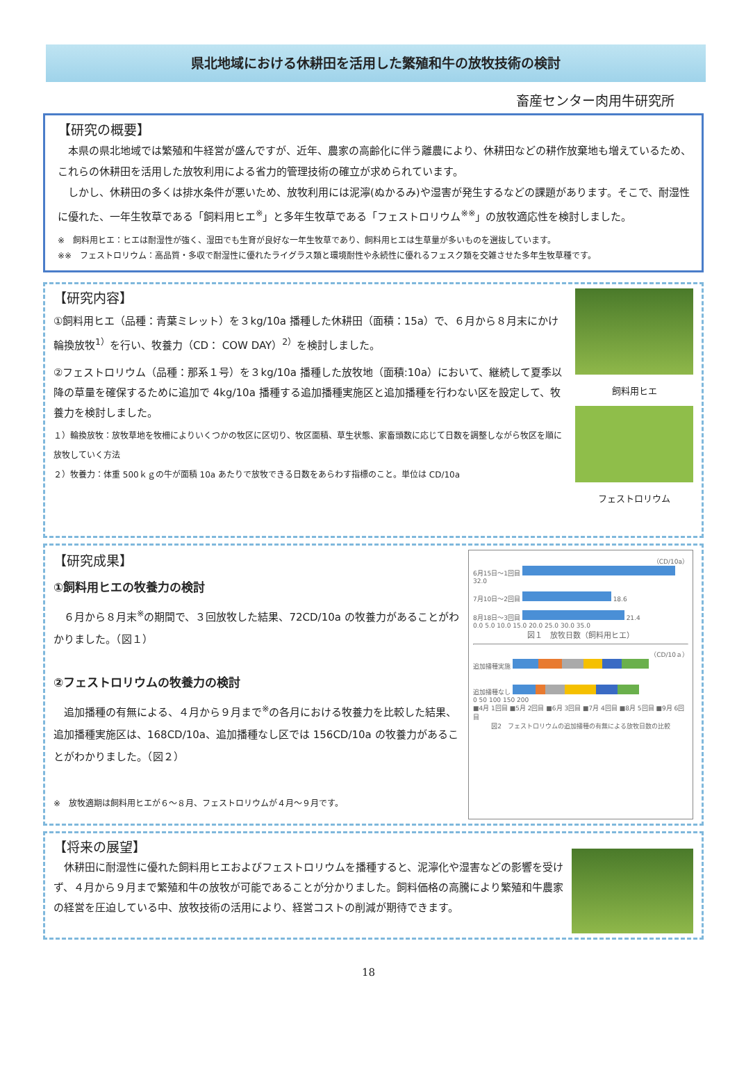県北地域における休耕田を活用した繁殖和牛の放牧技術の検討
畜産センター肉用牛研究所
【研究の概要】
　本県の県北地域では繁殖和牛経営が盛んですが、近年、農家の高齢化に伴う離農により、休耕田などの耕作放棄地も増えているため、これらの休耕田を活用した放牧利用による省力的管理技術の確立が求められています。
　しかし、休耕田の多くは排水条件が悪いため、放牧利用には泥濘(ぬかるみ)や湿害が発生するなどの課題があります。そこで、耐湿性に優れた、一年生牧草である「飼料用ヒエ<sup>※</sup>」と多年生牧草である「フェストロリウム<sup>※※</sup>」の放牧適応性を検討しました。
※　飼料用ヒエ：ヒエは耐湿性が強く、湿田でも生育が良好な一年生牧草であり、飼料用ヒエは生草量が多いものを選抜しています。
※※　フェストロリウム：高品質・多収で耐湿性に優れたライグラス類と環境耐性や永続性に優れるフェスク類を交雑させた多年生牧草種です。
【研究内容】
①飼料用ヒエ（品種：青葉ミレット）を３kg/10a 播種した休耕田（面積：15a）で、６月から８月末にかけ輪換放牧<sup>1）</sup>を行い、牧養力（CD： COW DAY）<sup>2）</sup>を検討しました。
②フェストロリウム（品種：那系１号）を３kg/10a 播種した放牧地（面積:10a）において、継続して夏季以降の草量を確保するために追加で 4kg/10a 播種する追加播種実施区と追加播種を行わない区を設定して、牧養力を検討しました。
１）輪換放牧：放牧草地を牧柵によりいくつかの牧区に区切り、牧区面積、草生状態、家畜頭数に応じて日数を調整しながら牧区を順に放牧していく方法
２）牧養力：体重 500ｋｇの牛が面積 10a あたりで放牧できる日数をあらわす指標のこと。単位は CD/10a
飼料用ヒエ
フェストロリウム
【研究成果】
①飼料用ヒエの牧養力の検討
　６月から８月末<sup>※</sup>の期間で、３回放牧した結果、72CD/10a の牧養力があることがわかりました。（図１）
②フェストロリウムの牧養力の検討
　追加播種の有無による、４月から９月まで<sup>※</sup>の各月における牧養力を比較した結果、追加播種実施区は、168CD/10a、追加播種なし区では 156CD/10a の牧養力があることがわかりました。（図２）
※　放牧適期は飼料用ヒエが６～８月、フェストロリウムが４月～９月です。
（CD/10a）
6月15日～1回目 32.0
7月10日～2回目 18.6
8月18日～3回目 21.4
0.0 5.0 10.0 15.0 20.0 25.0 30.0 35.0
図１　放牧日数（飼料用ヒエ）
（CD/10ａ）
追加播種実施
追加播種なし
0 50 100 150 200
■4月 1回目 ■5月 2回目 ■6月 3回目 ■7月 4回目 ■8月 5回目 ■9月 6回目
図2　フェストロリウムの追加播種の有無による放牧日数の比較
【将来の展望】
　休耕田に耐湿性に優れた飼料用ヒエおよびフェストロリウムを播種すると、泥濘化や湿害などの影響を受けず、４月から９月まで繁殖和牛の放牧が可能であることが分かりました。飼料価格の高騰により繁殖和牛農家の経営を圧迫している中、放牧技術の活用により、経営コストの削減が期待できます。
18